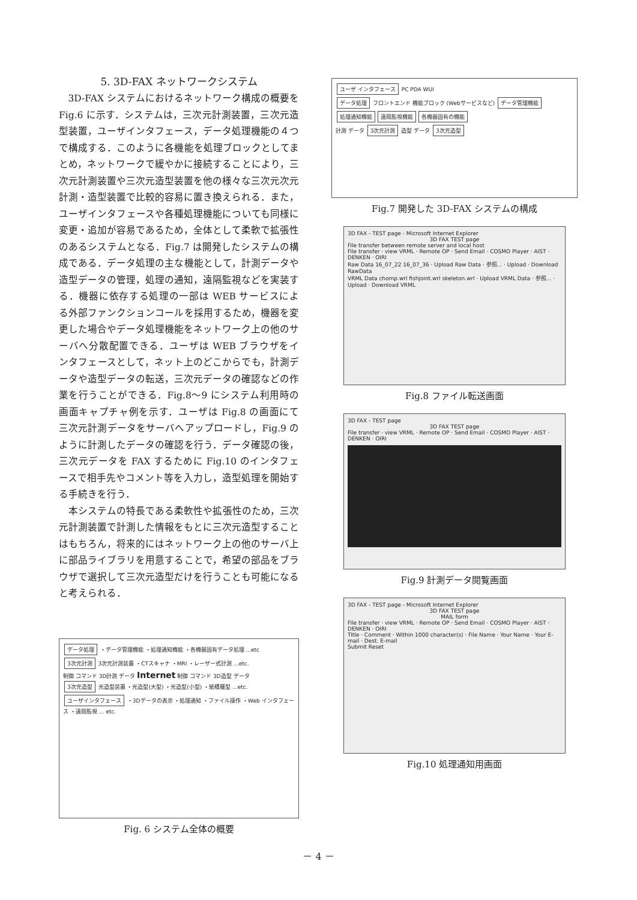5. 3D-FAX ネットワークシステム
3D-FAX システムにおけるネットワーク構成の概要を Fig.6 に示す．システムは，三次元計測装置，三次元造型装置，ユーザインタフェース，データ処理機能の４つで構成する．このように各機能を処理ブロックとしてまとめ，ネットワークで緩やかに接続することにより，三次元計測装置や三次元造型装置を他の様々な三次元次元計測・造型装置で比較的容易に置き換えられる．また，ユーザインタフェースや各種処理機能についても同様に変更・追加が容易であるため，全体として柔軟で拡張性のあるシステムとなる．Fig.7 は開発したシステムの構成である．データ処理の主な機能として，計測データや造型データの管理，処理の通知，遠隔監視などを実装する．機器に依存する処理の一部は WEB サービスによる外部ファンクションコールを採用するため，機器を変更した場合やデータ処理機能をネットワーク上の他のサーバへ分散配置できる．ユーザは WEB ブラウザをインタフェースとして，ネット上のどこからでも，計測データや造型データの転送，三次元データの確認などの作業を行うことができる．Fig.8～9 にシステム利用時の画面キャプチャ例を示す．ユーザは Fig.8 の画面にて三次元計測データをサーバへアップロードし，Fig.9 のように計測したデータの確認を行う．データ確認の後，三次元データを FAX するために Fig.10 のインタフェースで相手先やコメント等を入力し，造型処理を開始する手続きを行う．
本システムの特長である柔軟性や拡張性のため，三次元計測装置で計測した情報をもとに三次元造型することはもちろん，将来的にはネットワーク上の他のサーバ上に部品ライブラリを用意することで，希望の部品をブラウザで選択して三次元造型だけを行うことも可能になると考えられる．
データ処理 ・データ管理機能 ・処理通知機能 ・各機器固有データ処理 ...etc
3次元計測 3次元計測装置 ・CTスキャナ ・MRI ・レーザー式計測 ...etc.
制御 コマンド 3D計測 データ Internet 制御 コマンド 3D造型 データ
3次元造型 光造型装置 ・光造型(大型) ・光造型(小型) ・紙積層型 ...etc.
ユーザインタフェース ・3Dデータの表示 ・処理通知 ・ファイル操作 ・Web インタフェース ・遠隔監視 ... etc.
Fig. 6 システム全体の概要
ユーザ インタフェース PC PDA WUI
データ処理 フロントエンド 機能ブロック (Webサービスなど) データ管理機能 処理通知機能 遠隔監視機能 各機器固有の機能
計測 データ 3次元計測 造型 データ 3次元造型
Fig.7 開発した 3D-FAX システムの構成
3D FAX - TEST page - Microsoft Internet Explorer
3D FAX TEST pageFile transfer between remote server and local host
File transfer · view VRML · Remote OP · Send Email · COSMO Player · AIST · DENKEN · OIRI
Raw Data 16_07_22 16_07_36 · Upload Raw Data · 参照... · Upload · Download RawData
VRML Data chomp.wrl fishjoint.wrl skeleton.wrl · Upload VRML Data · 参照... · Upload · Download VRML
Fig.8 ファイル転送画面
3D FAX - TEST page
3D FAX TEST pageFile transfer · view VRML · Remote OP · Send Email · COSMO Player · AIST · DENKEN · OIRI
Fig.9 計測データ閲覧画面
3D FAX - TEST page - Microsoft Internet Explorer
3D FAX TEST page
MAIL formFile transfer · view VRML · Remote OP · Send Email · COSMO Player · AIST · DENKEN · OIRI
Title · Comment · Within 1000 character(s) · File Name · Your Name · Your E-mail · Dest. E-mail
Submit Reset
Fig.10 処理通知用画面
－ 4 －